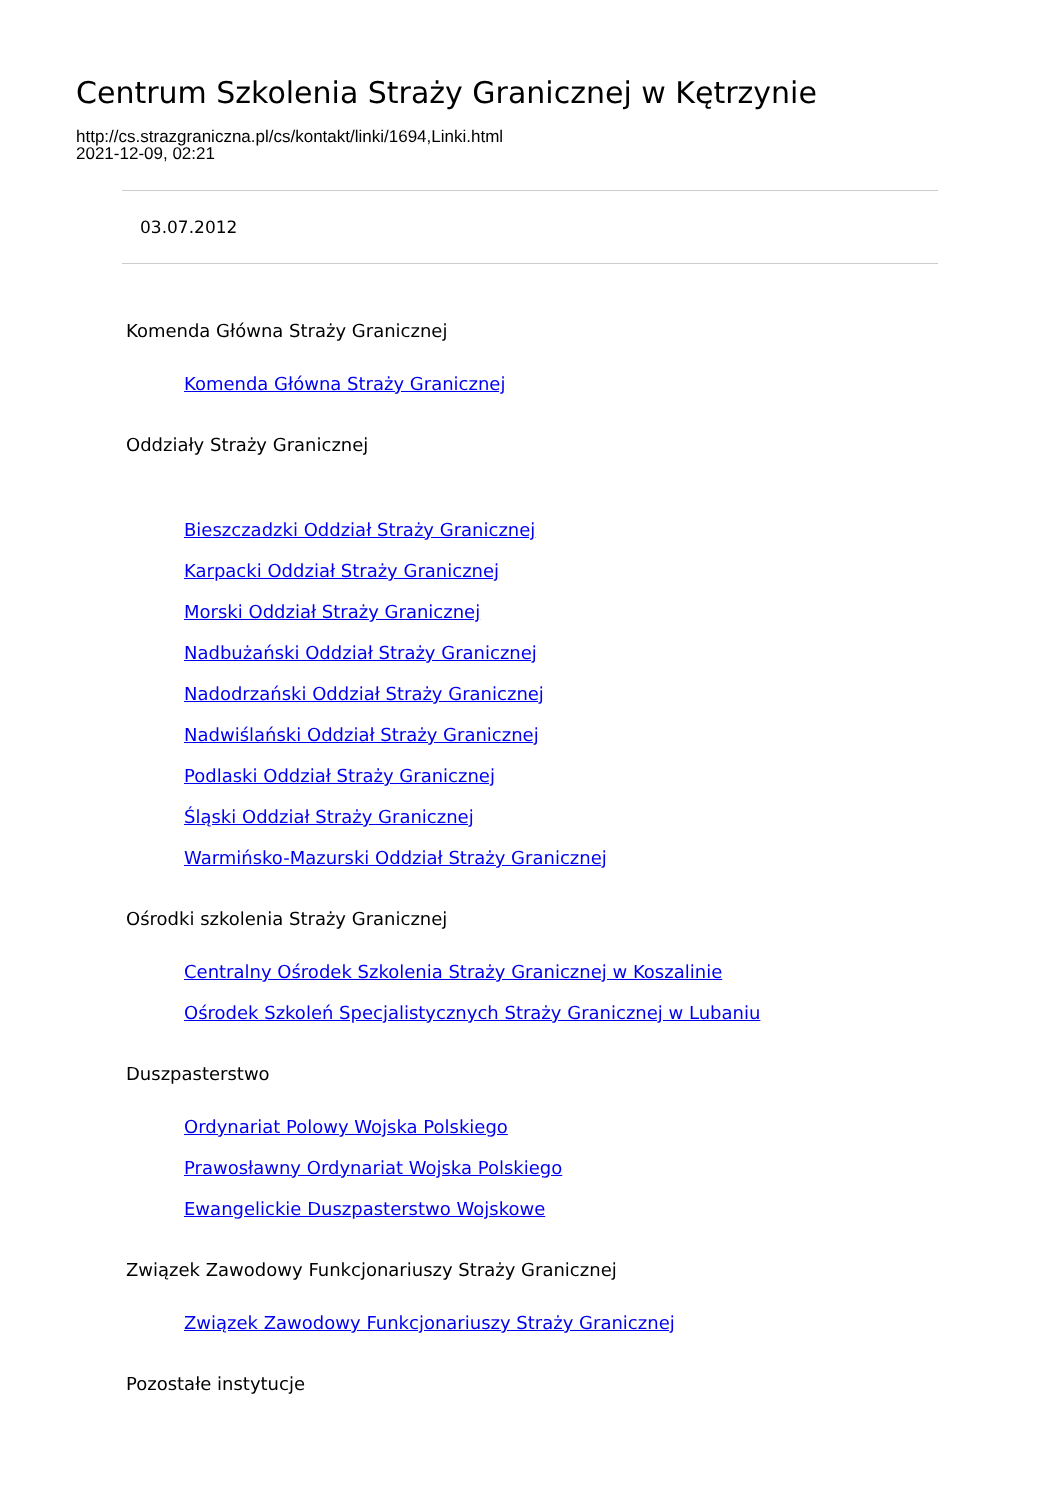Centrum Szkolenia Straży Granicznej w Kętrzynie
http://cs.strazgraniczna.pl/cs/kontakt/linki/1694,Linki.html
2021-12-09, 02:21
03.07.2012
Komenda Główna Straży Granicznej
Komenda Główna Straży Granicznej
Oddziały Straży Granicznej
Bieszczadzki Oddział Straży Granicznej
Karpacki Oddział Straży Granicznej
Morski Oddział Straży Granicznej
Nadbużański Oddział Straży Granicznej
Nadodrzański Oddział Straży Granicznej
Nadwiślański Oddział Straży Granicznej
Podlaski Oddział Straży Granicznej
Śląski Oddział Straży Granicznej
Warmińsko-Mazurski Oddział Straży Granicznej
Ośrodki szkolenia Straży Granicznej
Centralny Ośrodek Szkolenia Straży Granicznej w Koszalinie
Ośrodek Szkoleń Specjalistycznych Straży Granicznej w Lubaniu
Duszpasterstwo
Ordynariat Polowy Wojska Polskiego
Prawosławny Ordynariat Wojska Polskiego
Ewangelickie Duszpasterstwo Wojskowe
Związek Zawodowy Funkcjonariuszy Straży Granicznej
Związek Zawodowy Funkcjonariuszy Straży Granicznej
Pozostałe instytucje